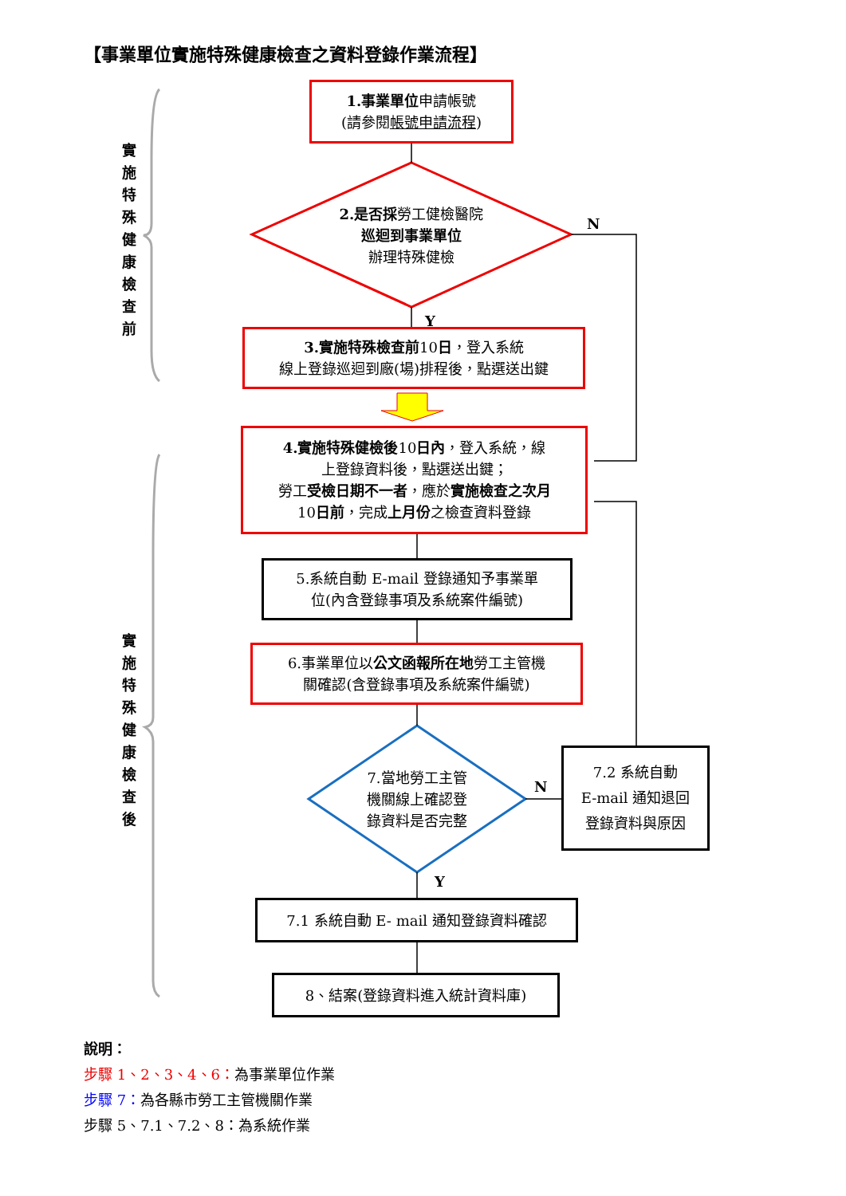【事業單位實施特殊健康檢查之資料登錄作業流程】
實施特殊健康檢查前
實施特殊健康檢查後
1.事業單位申請帳號
(請參閱帳號申請流程)
2.是否採勞工健檢醫院
巡迴到事業單位
辦理特殊健檢
N
Y
3.實施特殊檢查前10日，登入系統
線上登錄巡迴到廠(場)排程後，點選送出鍵
4.實施特殊健檢後10日內，登入系統，線
上登錄資料後，點選送出鍵；
勞工受檢日期不一者，應於實施檢查之次月
10日前，完成上月份之檢查資料登錄
5.系統自動 E-mail 登錄通知予事業單
位(內含登錄事項及系統案件編號)
6.事業單位以公文函報所在地勞工主管機
關確認(含登錄事項及系統案件編號)
7.當地勞工主管
機關線上確認登
錄資料是否完整
N
Y
7.2 系統自動
E-mail 通知退回
登錄資料與原因
7.1 系統自動 E- mail 通知登錄資料確認
8、結案(登錄資料進入統計資料庫)
說明：
步驟 1、2、3、4、6：為事業單位作業
步驟 7：為各縣市勞工主管機關作業
步驟 5、7.1、7.2、8：為系統作業